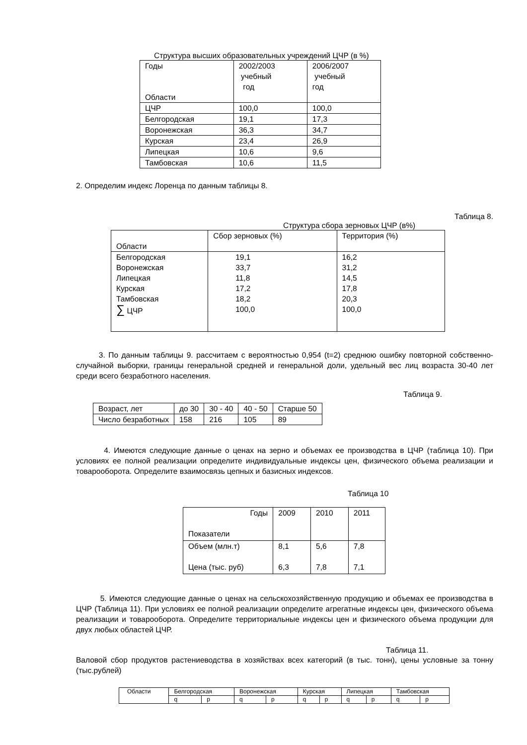Структура высших образовательных учреждений ЦЧР (в %)
| Годы Области | 2002/2003 учебный год | 2006/2007 учебный год |
| ЦЧР | 100,0 | 100,0 |
| Белгородская | 19,1 | 17,3 |
| Воронежская | 36,3 | 34,7 |
| Курская | 23,4 | 26,9 |
| Липецкая | 10,6 | 9,6 |
| Тамбовская | 10,6 | 11,5 |
2. Определим индекс Лоренца по данным таблицы 8.
Таблица 8.
Структура сбора зерновых ЦЧР (в%)
| Области | Сбор зерновых (%) | Территория (%) |
| Белгородская Воронежская Липецкая Курская Тамбовская ∑ ЦЧР | 19,1 33,7 11,8 17,2 18,2 100,0 | 16,2 31,2 14,5 17,8 20,3 100,0 |
3. По данным таблицы 9. рассчитаем с вероятностью 0,954 (t=2) среднюю ошибку повторной собственно-случайной выборки, границы генеральной средней и генеральной доли, удельный вес лиц возраста 30-40 лет среди всего безработного населения.
Таблица 9.
| Возраст, лет | до 30 | 30 - 40 | 40 - 50 | Старше 50 |
| Число безработных | 158 | 216 | 105 | 89 |
4. Имеются следующие данные о ценах на зерно и объемах ее производства в ЦЧР (таблица 10). При условиях ее полной реализации определите индивидуальные индексы цен, физического объема реализации и товарооборота. Определите взаимосвязь цепных и базисных индексов.
Таблица 10
| Годы Показатели | 2009 | 2010 | 2011 |
| Объем (млн.т) Цена (тыс. руб) | 8,1 6,3 | 5,6 7,8 | 7,8 7,1 |
5. Имеются следующие данные о ценах на сельскохозяйственную продукцию и объемах ее производства в ЦЧР (Таблица 11). При условиях ее полной реализации определите агрегатные индексы цен, физического объема реализации и товарооборота. Определите территориальные индексы цен и физического объема продукции для двух любых областей ЦЧР.
Таблица 11.
Валовой сбор продуктов растениеводства в хозяйствах всех категорий (в тыс. тонн), цены условные за тонну (тыс.рублей)
| Области | Белгородская | | Воронежская | | Курская | | Липецкая | | Тамбовская | |
| | q | p | q | p | q | p | q | p | q | p |